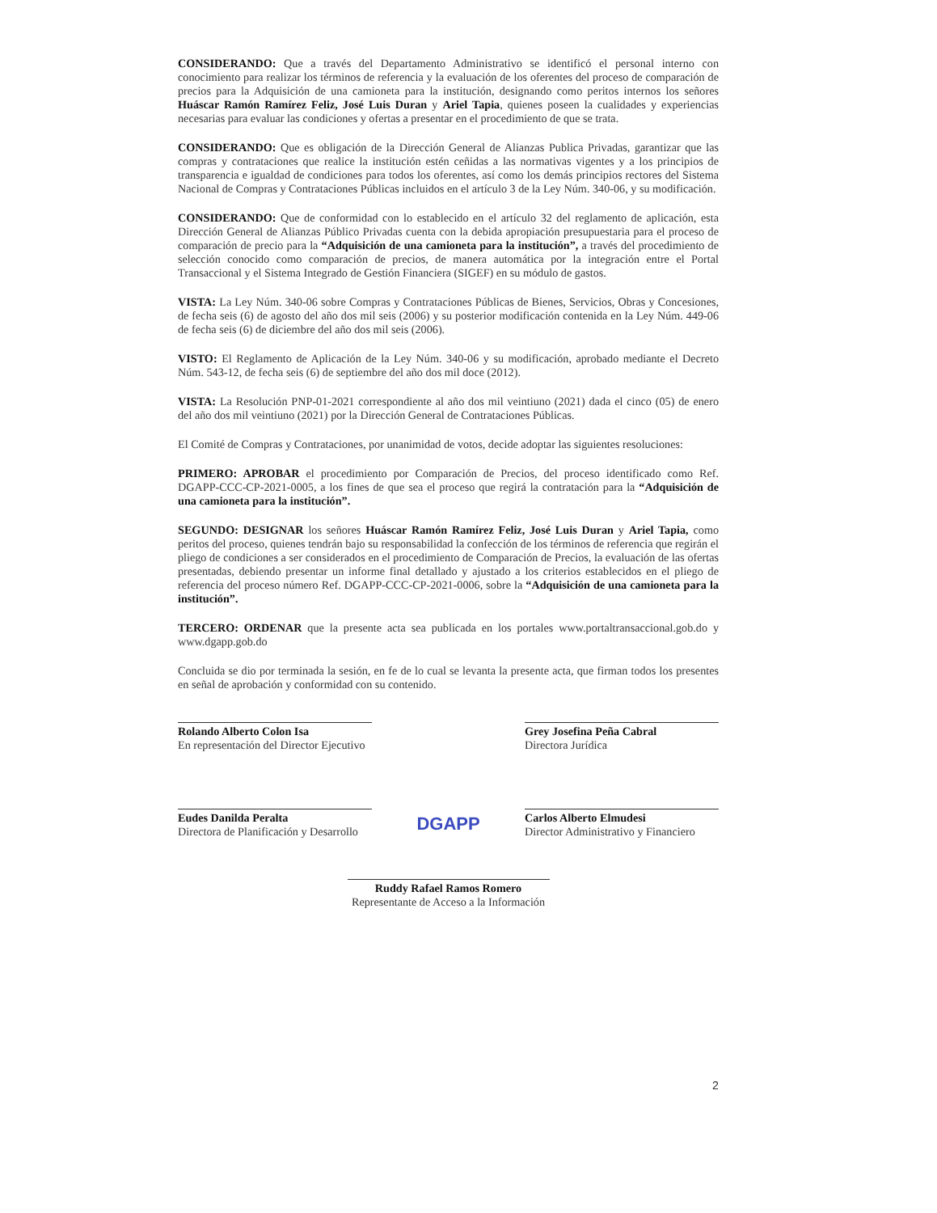CONSIDERANDO: Que a través del Departamento Administrativo se identificó el personal interno con conocimiento para realizar los términos de referencia y la evaluación de los oferentes del proceso de comparación de precios para la Adquisición de una camioneta para la institución, designando como peritos internos los señores Huáscar Ramón Ramírez Feliz, José Luis Duran y Ariel Tapia, quienes poseen la cualidades y experiencias necesarias para evaluar las condiciones y ofertas a presentar en el procedimiento de que se trata.
CONSIDERANDO: Que es obligación de la Dirección General de Alianzas Publica Privadas, garantizar que las compras y contrataciones que realice la institución estén ceñidas a las normativas vigentes y a los principios de transparencia e igualdad de condiciones para todos los oferentes, así como los demás principios rectores del Sistema Nacional de Compras y Contrataciones Públicas incluidos en el artículo 3 de la Ley Núm. 340-06, y su modificación.
CONSIDERANDO: Que de conformidad con lo establecido en el artículo 32 del reglamento de aplicación, esta Dirección General de Alianzas Público Privadas cuenta con la debida apropiación presupuestaria para el proceso de comparación de precio para la “Adquisición de una camioneta para la institución”, a través del procedimiento de selección conocido como comparación de precios, de manera automática por la integración entre el Portal Transaccional y el Sistema Integrado de Gestión Financiera (SIGEF) en su módulo de gastos.
VISTA: La Ley Núm. 340-06 sobre Compras y Contrataciones Públicas de Bienes, Servicios, Obras y Concesiones, de fecha seis (6) de agosto del año dos mil seis (2006) y su posterior modificación contenida en la Ley Núm. 449-06 de fecha seis (6) de diciembre del año dos mil seis (2006).
VISTO: El Reglamento de Aplicación de la Ley Núm. 340-06 y su modificación, aprobado mediante el Decreto Núm. 543-12, de fecha seis (6) de septiembre del año dos mil doce (2012).
VISTA: La Resolución PNP-01-2021 correspondiente al año dos mil veintiuno (2021) dada el cinco (05) de enero del año dos mil veintiuno (2021) por la Dirección General de Contrataciones Públicas.
El Comité de Compras y Contrataciones, por unanimidad de votos, decide adoptar las siguientes resoluciones:
PRIMERO: APROBAR el procedimiento por Comparación de Precios, del proceso identificado como Ref. DGAPP-CCC-CP-2021-0005, a los fines de que sea el proceso que regirá la contratación para la “Adquisición de una camioneta para la institución”.
SEGUNDO: DESIGNAR los señores Huáscar Ramón Ramírez Feliz, José Luis Duran y Ariel Tapia, como peritos del proceso, quienes tendrán bajo su responsabilidad la confección de los términos de referencia que regirán el pliego de condiciones a ser considerados en el procedimiento de Comparación de Precios, la evaluación de las ofertas presentadas, debiendo presentar un informe final detallado y ajustado a los criterios establecidos en el pliego de referencia del proceso número Ref. DGAPP-CCC-CP-2021-0006, sobre la “Adquisición de una camioneta para la institución”.
TERCERO: ORDENAR que la presente acta sea publicada en los portales www.portaltransaccional.gob.do y www.dgapp.gob.do
Concluida se dio por terminada la sesión, en fe de lo cual se levanta la presente acta, que firman todos los presentes en señal de aprobación y conformidad con su contenido.
Rolando Alberto Colon Isa
En representación del Director Ejecutivo
Grey Josefina Peña Cabral
Directora Jurídica
Eudes Danilda Peralta
Directora de Planificación y Desarrollo
DGAPP
Carlos Alberto Elmudesi
Director Administrativo y Financiero
Ruddy Rafael Ramos Romero
Representante de Acceso a la Información
2